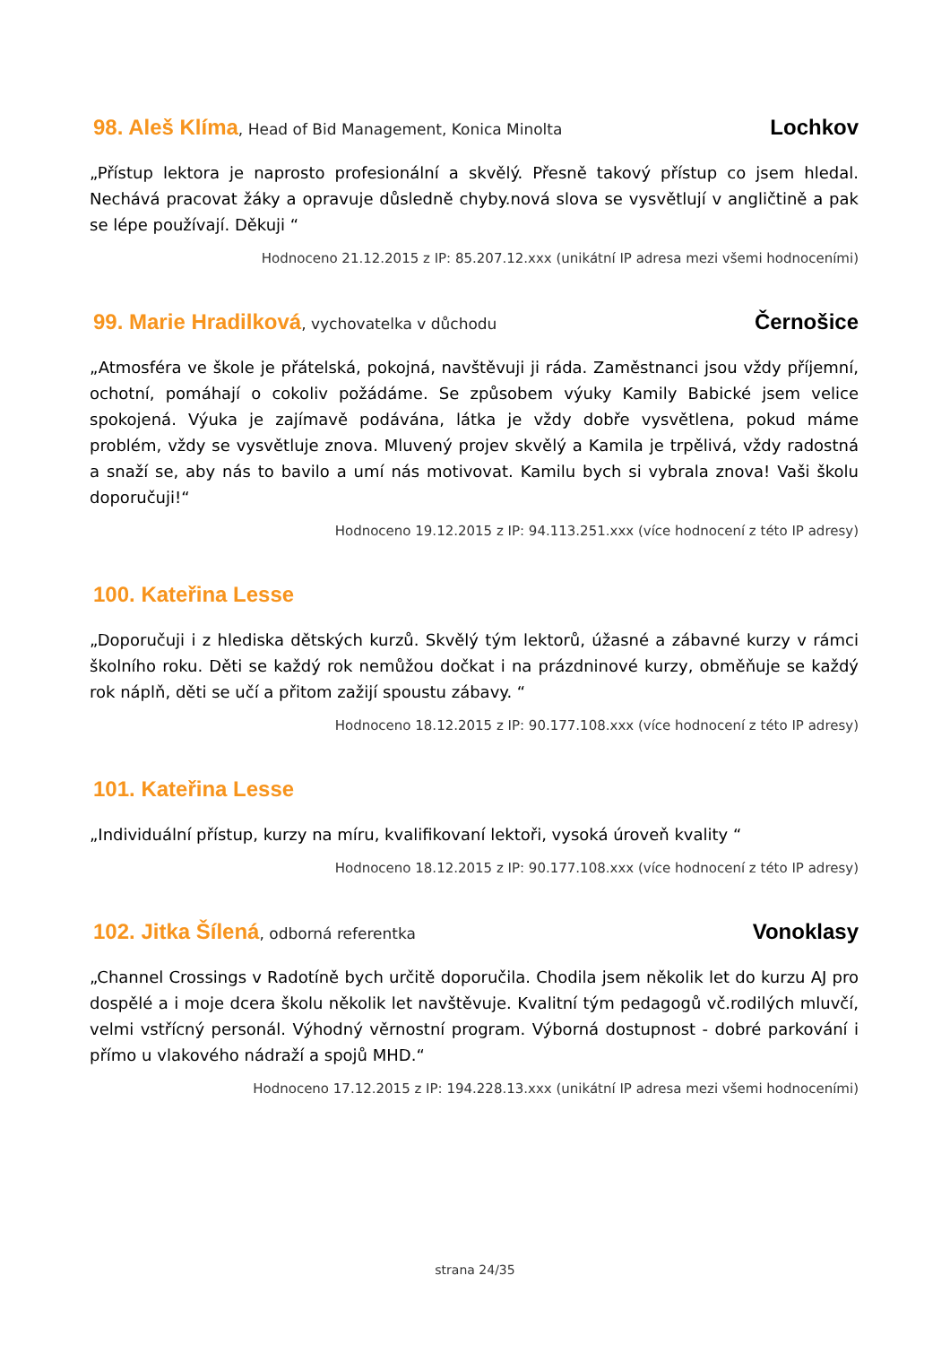98. Aleš Klíma, Head of Bid Management, Konica Minolta
Lochkov
„Přístup lektora je naprosto profesionální a skvělý. Přesně takový přístup co jsem hledal. Nechává pracovat žáky a opravuje důsledně chyby.nová slova se vysvětlují v angličtině a pak se lépe používají. Děkuji “
Hodnoceno 21.12.2015 z IP: 85.207.12.xxx (unikátní IP adresa mezi všemi hodnoceními)
99. Marie Hradilková, vychovatelka v důchodu
Černošice
„Atmosféra ve škole je přátelská, pokojná, navštěvuji ji ráda. Zaměstnanci jsou vždy příjemní, ochotní, pomáhají o cokoliv požádáme. Se způsobem výuky Kamily Babické jsem velice spokojená. Výuka je zajímavě podávána, látka je vždy dobře vysvětlena, pokud máme problém, vždy se vysvětluje znova. Mluvený projev skvělý a Kamila je trpělivá, vždy radostná a snaží se, aby nás to bavilo a umí nás motivovat. Kamilu bych si vybrala znova! Vaši školu doporučuji!“
Hodnoceno 19.12.2015 z IP: 94.113.251.xxx (více hodnocení z této IP adresy)
100. Kateřina Lesse
„Doporučuji i z hlediska dětských kurzů. Skvělý tým lektorů, úžasné a zábavné kurzy v rámci školního roku. Děti se každý rok nemůžou dočkat i na prázdninové kurzy, obměňuje se každý rok náplň, děti se učí a přitom zažijí spoustu zábavy. “
Hodnoceno 18.12.2015 z IP: 90.177.108.xxx (více hodnocení z této IP adresy)
101. Kateřina Lesse
„Individuální přístup, kurzy na míru, kvalifikovaní lektoři, vysoká úroveň kvality “
Hodnoceno 18.12.2015 z IP: 90.177.108.xxx (více hodnocení z této IP adresy)
102. Jitka Šílená, odborná referentka
Vonoklasy
„Channel Crossings v Radotíně bych určitě doporučila. Chodila jsem několik let do kurzu AJ pro dospělé a i moje dcera školu několik let navštěvuje. Kvalitní tým pedagogů vč.rodilých mluvčí, velmi vstřícný personál. Výhodný věrnostní program. Výborná dostupnost - dobré parkování i přímo u vlakového nádraží a spojů MHD.“
Hodnoceno 17.12.2015 z IP: 194.228.13.xxx (unikátní IP adresa mezi všemi hodnoceními)
strana 24/35